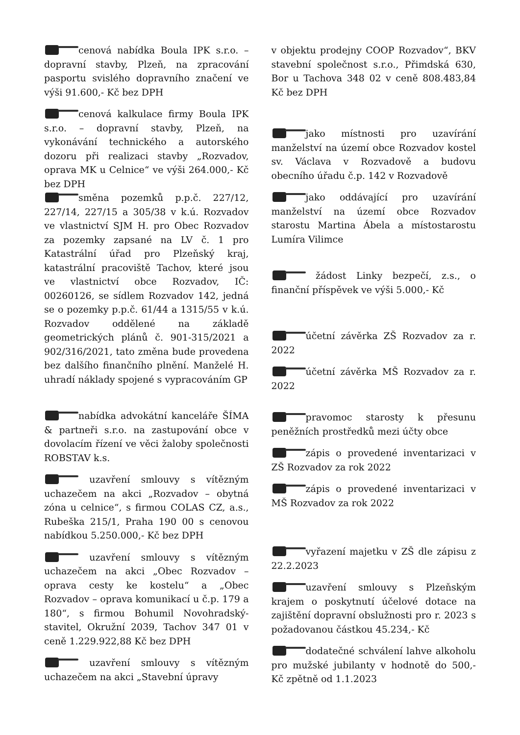cenová nabídka Boula IPK s.r.o. – dopravní stavby, Plzeň, na zpracování pasportu svislého dopravního značení ve výši 91.600,- Kč bez DPH
cenová kalkulace firmy Boula IPK s.r.o. – dopravní stavby, Plzeň, na vykonávání technického a autorského dozoru při realizaci stavby „Rozvadov, oprava MK u Celnice“ ve výši 264.000,- Kč bez DPH
směna pozemků p.p.č. 227/12, 227/14, 227/15 a 305/38 v k.ú. Rozvadov ve vlastnictví SJM H. pro Obec Rozvadov za pozemky zapsané na LV č. 1 pro Katastrální úřad pro Plzeňský kraj, katastrální pracoviště Tachov, které jsou ve vlastnictví obce Rozvadov, IČ: 00260126, se sídlem Rozvadov 142, jedná se o pozemky p.p.č. 61/44 a 1315/55 v k.ú. Rozvadov oddělené na základě geometrických plánů č. 901-315/2021 a 902/316/2021, tato změna bude provedena bez dalšího finančního plnění. Manželé H. uhradí náklady spojené s vypracováním GP
nabídka advokátní kanceláře ŠÍMA & partneři s.r.o. na zastupování obce v dovolacím řízení ve věci žaloby společnosti ROBSTAV k.s.
uzavření smlouvy s vítězným uchazečem na akci „Rozvadov – obytná zóna u celnice“, s firmou COLAS CZ, a.s., Rubeška 215/1, Praha 190 00 s cenovou nabídkou 5.250.000,- Kč bez DPH
uzavření smlouvy s vítězným uchazečem na akci „Obec Rozvadov – oprava cesty ke kostelu“ a „Obec Rozvadov – oprava komunikací u č.p. 179 a 180“, s firmou Bohumil Novohradský-stavitel, Okružní 2039, Tachov 347 01 v ceně 1.229.922,88 Kč bez DPH
uzavření smlouvy s vítězným uchazečem na akci „Stavební úpravy
v objektu prodejny COOP Rozvadov“, BKV stavební společnost s.r.o., Přimdská 630, Bor u Tachova 348 02 v ceně 808.483,84 Kč bez DPH
jako místnosti pro uzavírání manželství na území obce Rozvadov kostel sv. Václava v Rozvadově a budovu obecního úřadu č.p. 142 v Rozvadově
jako oddávající pro uzavírání manželství na území obce Rozvadov starostu Martina Ábela a místostarostu Lumíra Vilimce
žádost Linky bezpečí, z.s., o finanční příspěvek ve výši 5.000,- Kč
účetní závěrka ZŠ Rozvadov za r. 2022
účetní závěrka MŠ Rozvadov za r. 2022
pravomoc starosty k přesunu peněžních prostředků mezi účty obce
zápis o provedené inventarizaci v ZŠ Rozvadov za rok 2022
zápis o provedené inventarizaci v MŠ Rozvadov za rok 2022
vyřazení majetku v ZŠ dle zápisu z 22.2.2023
uzavření smlouvy s Plzeňským krajem o poskytnutí účelové dotace na zajištění dopravní obslužnosti pro r. 2023 s požadovanou částkou 45.234,- Kč
dodatečné schválení lahve alkoholu pro mužské jubilanty v hodnotě do 500,- Kč zpětně od 1.1.2023